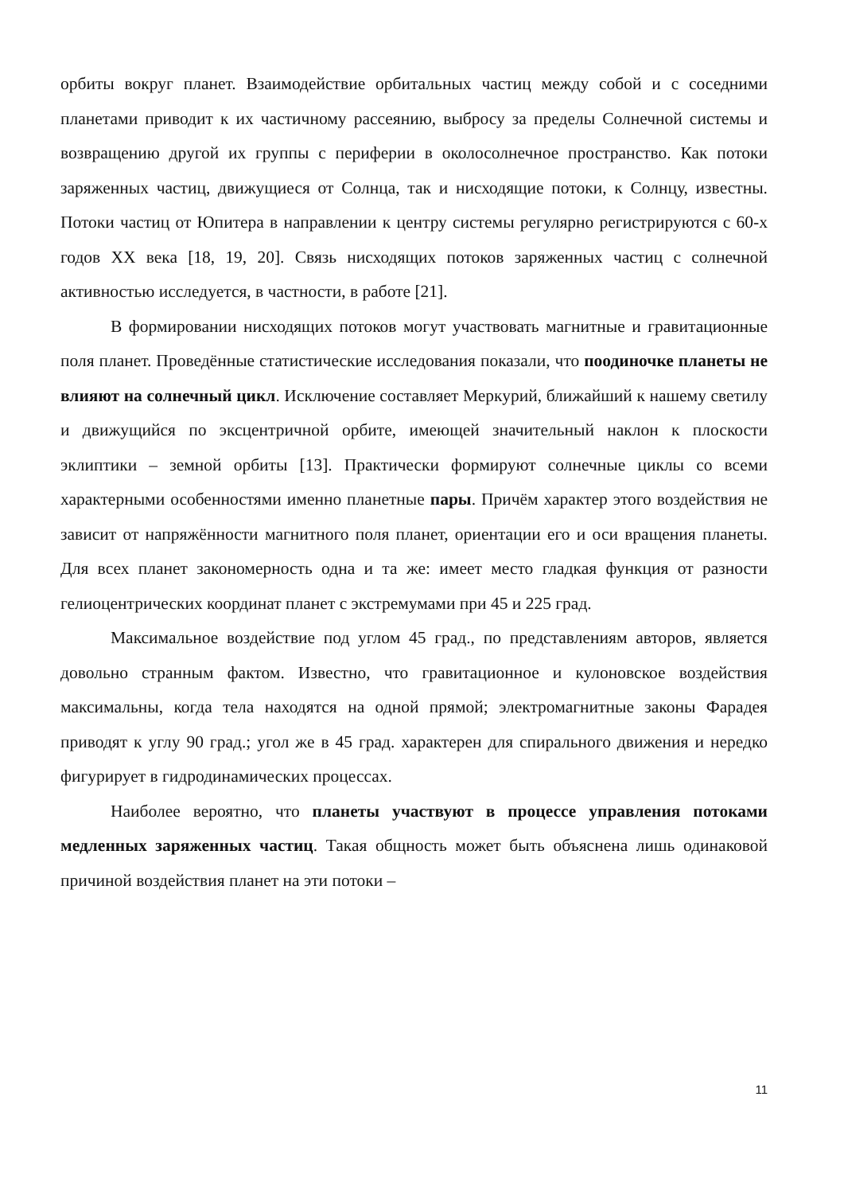орбиты вокруг планет. Взаимодействие орбитальных частиц между собой и с соседними планетами приводит к их частичному рассеянию, выбросу за пределы Солнечной системы и возвращению другой их группы с периферии в околосолнечное пространство. Как потоки заряженных частиц, движущиеся от Солнца, так и нисходящие потоки, к Солнцу, известны. Потоки частиц от Юпитера в направлении к центру системы регулярно регистрируются с 60-х годов XX века [18, 19, 20]. Связь нисходящих потоков заряженных частиц с солнечной активностью исследуется, в частности, в работе [21].
В формировании нисходящих потоков могут участвовать магнитные и гравитационные поля планет. Проведённые статистические исследования показали, что поодиночке планеты не влияют на солнечный цикл. Исключение составляет Меркурий, ближайший к нашему светилу и движущийся по эксцентричной орбите, имеющей значительный наклон к плоскости эклиптики – земной орбиты [13]. Практически формируют солнечные циклы со всеми характерными особенностями именно планетные пары. Причём характер этого воздействия не зависит от напряжённости магнитного поля планет, ориентации его и оси вращения планеты. Для всех планет закономерность одна и та же: имеет место гладкая функция от разности гелиоцентрических координат планет с экстремумами при 45 и 225 град.
Максимальное воздействие под углом 45 град., по представлениям авторов, является довольно странным фактом. Известно, что гравитационное и кулоновское воздействия максимальны, когда тела находятся на одной прямой; электромагнитные законы Фарадея приводят к углу 90 град.; угол же в 45 град. характерен для спирального движения и нередко фигурирует в гидродинамических процессах.
Наиболее вероятно, что планеты участвуют в процессе управления потоками медленных заряженных частиц. Такая общность может быть объяснена лишь одинаковой причиной воздействия планет на эти потоки –
11